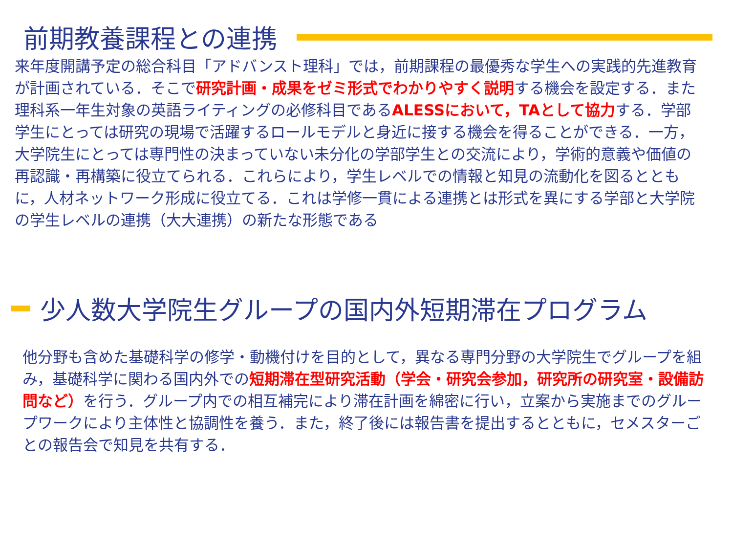前期教養課程との連携
来年度開講予定の総合科目「アドバンスト理科」では，前期課程の最優秀な学生への実践的先進教育が計画されている．そこで研究計画・成果をゼミ形式でわかりやすく説明する機会を設定する．また理科系一年生対象の英語ライティングの必修科目であるALESSにおいて，TAとして協力する．学部学生にとっては研究の現場で活躍するロールモデルと身近に接する機会を得ることができる．一方，大学院生にとっては専門性の決まっていない未分化の学部学生との交流により，学術的意義や価値の再認識・再構築に役立てられる．これらにより，学生レベルでの情報と知見の流動化を図るとともに，人材ネットワーク形成に役立てる．これは学修一貫による連携とは形式を異にする学部と大学院の学生レベルの連携（大大連携）の新たな形態である
少人数大学院生グループの国内外短期滞在プログラム
他分野も含めた基礎科学の修学・動機付けを目的として，異なる専門分野の大学院生でグループを組み，基礎科学に関わる国内外での短期滞在型研究活動（学会・研究会参加，研究所の研究室・設備訪問など）を行う．グループ内での相互補完により滞在計画を綿密に行い，立案から実施までのグループワークにより主体性と協調性を養う．また，終了後には報告書を提出するとともに，セメスターごとの報告会で知見を共有する．